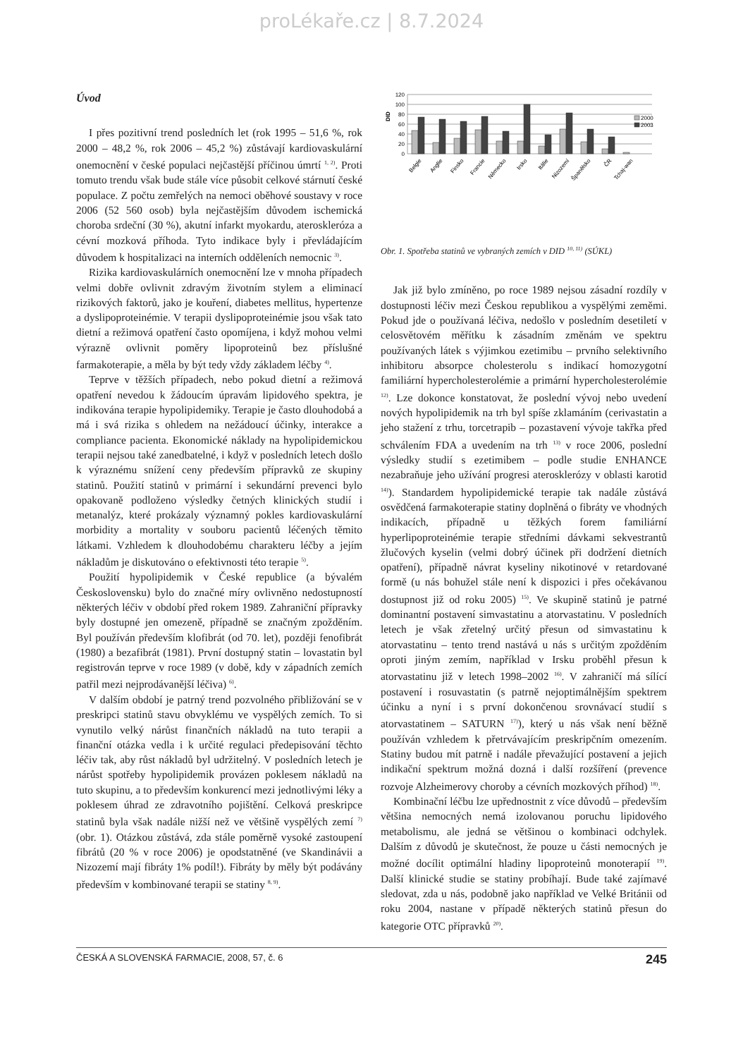proLékaře.cz | 8.7.2024
Úvod
I přes pozitivní trend posledních let (rok 1995 – 51,6 %, rok 2000 – 48,2 %, rok 2006 – 45,2 %) zůstávají kardiovaskulární onemocnění v české populaci nejčastější příčinou úmrtí <sup>1, 2)</sup>. Proti tomuto trendu však bude stále více působit celkové stárnutí české populace. Z počtu zemřelých na nemoci oběhové soustavy v roce 2006 (52 560 osob) byla nejčastějším důvodem ischemická choroba srdeční (30 %), akutní infarkt myokardu, ateroskleróza a cévní mozková příhoda. Tyto indikace byly i převládajícím důvodem k hospitalizaci na interních odděleních nemocnic <sup>3)</sup>.
Rizika kardiovaskulárních onemocnění lze v mnoha případech velmi dobře ovlivnit zdravým životním stylem a eliminací rizikových faktorů, jako je kouření, diabetes mellitus, hypertenze a dyslipoproteinémie. V terapii dyslipoproteinémie jsou však tato dietní a režimová opatření často opomíjena, i když mohou velmi výrazně ovlivnit poměry lipoproteinů bez příslušné farmakoterapie, a měla by být tedy vždy základem léčby <sup>4)</sup>.
Teprve v těžších případech, nebo pokud dietní a režimová opatření nevedou k žádoucím úpravám lipidového spektra, je indikována terapie hypolipidemiky. Terapie je často dlouhodobá a má i svá rizika s ohledem na nežádoucí účinky, interakce a compliance pacienta. Ekonomické náklady na hypolipidemickou terapii nejsou také zanedbatelné, i když v posledních letech došlo k výraznému snížení ceny především přípravků ze skupiny statinů. Použití statinů v primární i sekundární prevenci bylo opakovaně podloženo výsledky četných klinických studií i metanalýz, které prokázaly významný pokles kardiovaskulární morbidity a mortality v souboru pacientů léčených těmito látkami. Vzhledem k dlouhodobému charakteru léčby a jejím nákladům je diskutováno o efektivnosti této terapie <sup>5)</sup>.
Použití hypolipidemik v České republice (a bývalém Československu) bylo do značné míry ovlivněno nedostupností některých léčiv v období před rokem 1989. Zahraniční přípravky byly dostupné jen omezeně, případně se značným zpožděním. Byl používán především klofibrát (od 70. let), později fenofibrát (1980) a bezafibrát (1981). První dostupný statin – lovastatin byl registrován teprve v roce 1989 (v době, kdy v západních zemích patřil mezi nejprodávanější léčiva) <sup>6)</sup>.
V dalším období je patrný trend pozvolného přibližování se v preskripci statinů stavu obvyklému ve vyspělých zemích. To si vynutilo velký nárůst finančních nákladů na tuto terapii a finanční otázka vedla i k určité regulaci předepisování těchto léčiv tak, aby růst nákladů byl udržitelný. V posledních letech je nárůst spotřeby hypolipidemik provázen poklesem nákladů na tuto skupinu, a to především konkurencí mezi jednotlivými léky a poklesem úhrad ze zdravotního pojištění. Celková preskripce statinů byla však nadále nižší než ve většině vyspělých zemí <sup>7)</sup> (obr. 1). Otázkou zůstává, zda stále poměrně vysoké zastoupení fibrátů (20 % v roce 2006) je opodstatněné (ve Skandinávii a Nizozemí mají fibráty 1% podíl!). Fibráty by měly být podávány především v kombinované terapii se statiny <sup>8, 9)</sup>.
DID
120
100
80
60
40
20
0
2000
2003
Belgie
Anglie
Finsko
Francie
Německo
Irsko
Itálie
Nizozemí
Španělsko
ČR
Tchaj-wan
Obr. 1. Spotřeba statinů ve vybraných zemích v DID <sup>10, 11)</sup> (SÚKL)
Jak již bylo zmíněno, po roce 1989 nejsou zásadní rozdíly v dostupnosti léčiv mezi Českou republikou a vyspělými zeměmi. Pokud jde o používaná léčiva, nedošlo v posledním desetiletí v celosvětovém měřítku k zásadním změnám ve spektru používaných látek s výjimkou ezetimibu – prvního selektivního inhibitoru absorpce cholesterolu s indikací homozygotní familiární hypercholesterolémie a primární hypercholesterolémie <sup>12)</sup>. Lze dokonce konstatovat, že poslední vývoj nebo uvedení nových hypolipidemik na trh byl spíše zklamáním (cerivastatin a jeho stažení z trhu, torcetrapib – pozastavení vývoje takřka před schválením FDA a uvedením na trh <sup>13)</sup> v roce 2006, poslední výsledky studií s ezetimibem – podle studie ENHANCE nezabraňuje jeho užívání progresi aterosklerózy v oblasti karotid <sup>14)</sup>). Standardem hypolipidemické terapie tak nadále zůstává osvědčená farmakoterapie statiny doplněná o fibráty ve vhodných indikacích, případně u těžkých forem familiární hyperlipoproteinémie terapie středními dávkami sekvestrantů žlučových kyselin (velmi dobrý účinek při dodržení dietních opatření), případně návrat kyseliny nikotinové v retardované formě (u nás bohužel stále není k dispozici i přes očekávanou dostupnost již od roku 2005) <sup>15)</sup>. Ve skupině statinů je patrné dominantní postavení simvastatinu a atorvastatinu. V posledních letech je však zřetelný určitý přesun od simvastatinu k atorvastatinu – tento trend nastává u nás s určitým zpožděním oproti jiným zemím, například v Irsku proběhl přesun k atorvastatinu již v letech 1998–2002 <sup>16)</sup>. V zahraničí má sílící postavení i rosuvastatin (s patrně nejoptimálnějším spektrem účinku a nyní i s první dokončenou srovnávací studií s atorvastatinem – SATURN <sup>17)</sup>), který u nás však není běžně používán vzhledem k přetrvávajícím preskripčním omezením. Statiny budou mít patrně i nadále převažující postavení a jejich indikační spektrum možná dozná i další rozšíření (prevence rozvoje Alzheimerovy choroby a cévních mozkových příhod) <sup>18)</sup>.
Kombinační léčbu lze upřednostnit z více důvodů – především většina nemocných nemá izolovanou poruchu lipidového metabolismu, ale jedná se většinou o kombinaci odchylek. Dalším z důvodů je skutečnost, že pouze u části nemocných je možné docílit optimální hladiny lipoproteinů monoterapií <sup>19)</sup>. Další klinické studie se statiny probíhají. Bude také zajímavé sledovat, zda u nás, podobně jako například ve Velké Británii od roku 2004, nastane v případě některých statinů přesun do kategorie OTC přípravků <sup>20)</sup>.
ČESKÁ A SLOVENSKÁ FARMACIE, 2008, 57, č. 6 245